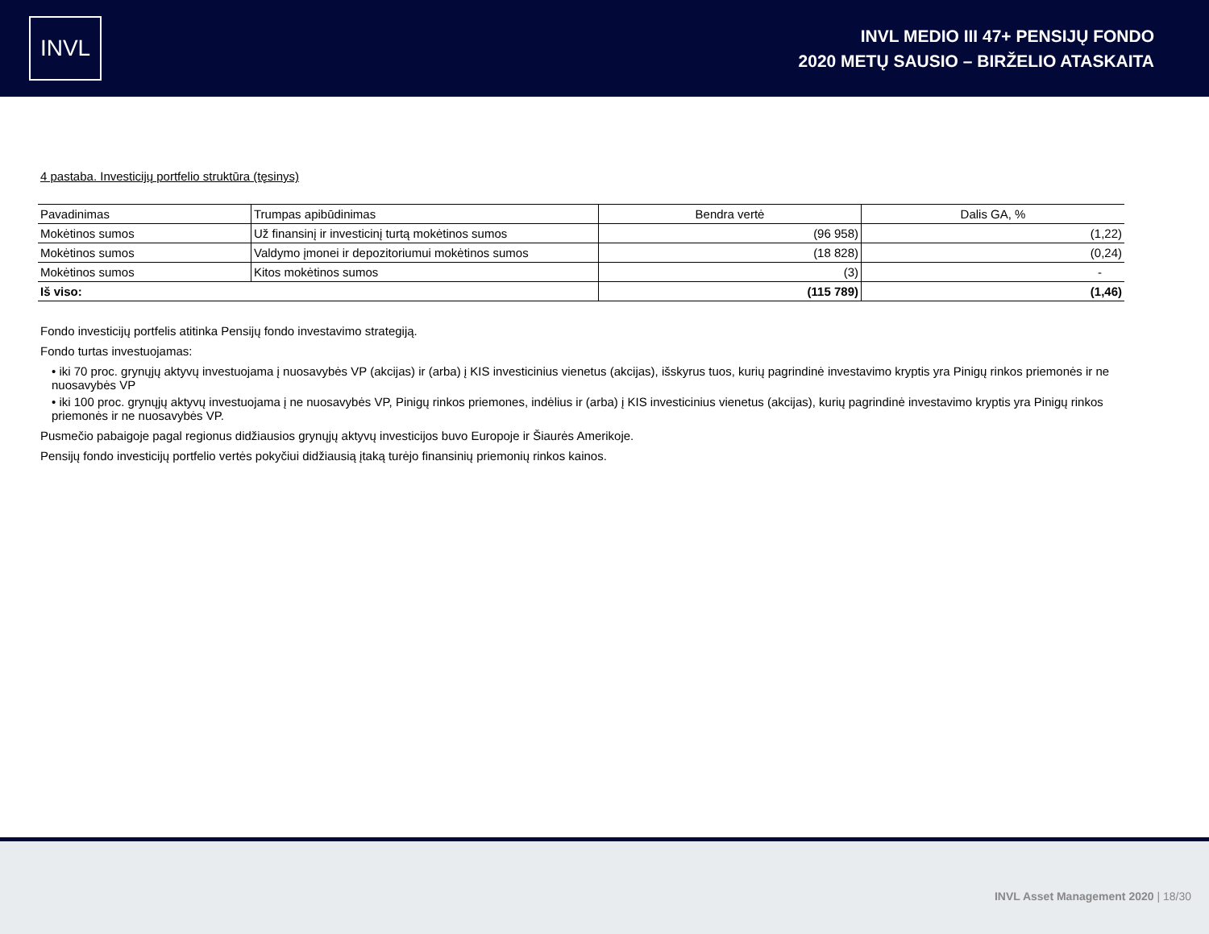INVL
INVL MEDIO III 47+ PENSIJŲ FONDO
2020 METŲ SAUSIO – BIRŽELIO ATASKAITA
4 pastaba. Investicijų portfelio struktūra (tęsinys)
| Pavadinimas | Trumpas apibūdinimas | Bendra vertė | Dalis GA, % |
| --- | --- | --- | --- |
| Mokėtinos sumos | Už finansinį ir investicinį turtą mokėtinos sumos | (96 958) | (1,22) |
| Mokėtinos sumos | Valdymo įmonei ir depozitoriumui mokėtinos sumos | (18 828) | (0,24) |
| Mokėtinos sumos | Kitos mokėtinos sumos | (3) | - |
| Iš viso: | | (115 789) | (1,46) |
Fondo investicijų portfelis atitinka Pensijų fondo investavimo strategiją.
Fondo turtas investuojamas:
• iki 70 proc. grynųjų aktyvų investuojama į nuosavybės VP (akcijas) ir (arba) į KIS investicinius vienetus (akcijas), išskyrus tuos, kurių pagrindinė investavimo kryptis yra Pinigų rinkos priemonės ir ne nuosavybės VP
• iki 100 proc. grynųjų aktyvų investuojama į ne nuosavybės VP, Pinigų rinkos priemones, indėlius ir (arba) į KIS investicinius vienetus (akcijas), kurių pagrindinė investavimo kryptis yra Pinigų rinkos priemonės ir ne nuosavybės VP.
Pusmečio pabaigoje pagal regionus didžiausios grynųjų aktyvų investicijos buvo Europoje ir Šiaurės Amerikoje.
Pensijų fondo investicijų portfelio vertės pokyčiui didžiausią įtaką turėjo finansinių priemonių rinkos kainos.
INVL Asset Management 2020 | 18/30